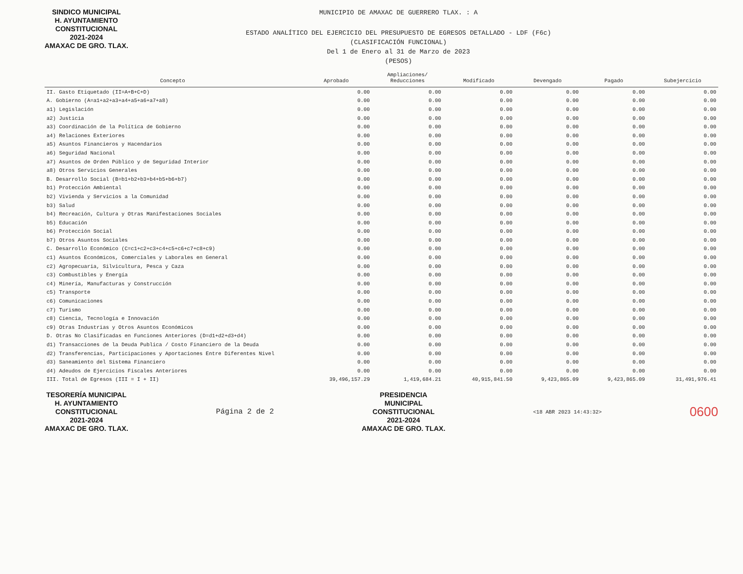SINDICO MUNICIPAL
H. AYUNTAMIENTO
CONSTITUCIONAL
2021-2024
AMAXAC DE GRO. TLAX.
MUNICIPIO DE AMAXAC DE GUERRERO TLAX. : A
ESTADO ANALÍTICO DEL EJERCICIO DEL PRESUPUESTO DE EGRESOS DETALLADO - LDF (F6c)
(CLASIFICACIÓN FUNCIONAL)
Del 1 de Enero al 31 de Marzo de 2023
(PESOS)
| Concepto | Aprobado | Ampliaciones/ Reducciones | Modificado | Devengado | Pagado | Subejercicio |
| --- | --- | --- | --- | --- | --- | --- |
| II. Gasto Etiquetado (II=A+B+C+D) | 0.00 | 0.00 | 0.00 | 0.00 | 0.00 | 0.00 |
| A. Gobierno (A=a1+a2+a3+a4+a5+a6+a7+a8) | 0.00 | 0.00 | 0.00 | 0.00 | 0.00 | 0.00 |
| a1) Legislación | 0.00 | 0.00 | 0.00 | 0.00 | 0.00 | 0.00 |
| a2) Justicia | 0.00 | 0.00 | 0.00 | 0.00 | 0.00 | 0.00 |
| a3) Coordinación de la Política de Gobierno | 0.00 | 0.00 | 0.00 | 0.00 | 0.00 | 0.00 |
| a4) Relaciones Exteriores | 0.00 | 0.00 | 0.00 | 0.00 | 0.00 | 0.00 |
| a5) Asuntos Financieros y Hacendarios | 0.00 | 0.00 | 0.00 | 0.00 | 0.00 | 0.00 |
| a6) Seguridad Nacional | 0.00 | 0.00 | 0.00 | 0.00 | 0.00 | 0.00 |
| a7) Asuntos de Orden Público y de Seguridad Interior | 0.00 | 0.00 | 0.00 | 0.00 | 0.00 | 0.00 |
| a8) Otros Servicios Generales | 0.00 | 0.00 | 0.00 | 0.00 | 0.00 | 0.00 |
| B. Desarrollo Social (B=b1+b2+b3+b4+b5+b6+b7) | 0.00 | 0.00 | 0.00 | 0.00 | 0.00 | 0.00 |
| b1) Protección Ambiental | 0.00 | 0.00 | 0.00 | 0.00 | 0.00 | 0.00 |
| b2) Vivienda y Servicios a la Comunidad | 0.00 | 0.00 | 0.00 | 0.00 | 0.00 | 0.00 |
| b3) Salud | 0.00 | 0.00 | 0.00 | 0.00 | 0.00 | 0.00 |
| b4) Recreación, Cultura y Otras Manifestaciones Sociales | 0.00 | 0.00 | 0.00 | 0.00 | 0.00 | 0.00 |
| b5) Educación | 0.00 | 0.00 | 0.00 | 0.00 | 0.00 | 0.00 |
| b6) Protección Social | 0.00 | 0.00 | 0.00 | 0.00 | 0.00 | 0.00 |
| b7) Otros Asuntos Sociales | 0.00 | 0.00 | 0.00 | 0.00 | 0.00 | 0.00 |
| C. Desarrollo Económico (C=c1+c2+c3+c4+c5+c6+c7+c8+c9) | 0.00 | 0.00 | 0.00 | 0.00 | 0.00 | 0.00 |
| c1) Asuntos Económicos, Comerciales y Laborales en General | 0.00 | 0.00 | 0.00 | 0.00 | 0.00 | 0.00 |
| c2) Agropecuaria, Silvicultura, Pesca y Caza | 0.00 | 0.00 | 0.00 | 0.00 | 0.00 | 0.00 |
| c3) Combustibles y Energía | 0.00 | 0.00 | 0.00 | 0.00 | 0.00 | 0.00 |
| c4) Minería, Manufacturas y Construcción | 0.00 | 0.00 | 0.00 | 0.00 | 0.00 | 0.00 |
| c5) Transporte | 0.00 | 0.00 | 0.00 | 0.00 | 0.00 | 0.00 |
| c6) Comunicaciones | 0.00 | 0.00 | 0.00 | 0.00 | 0.00 | 0.00 |
| c7) Turismo | 0.00 | 0.00 | 0.00 | 0.00 | 0.00 | 0.00 |
| c8) Ciencia, Tecnología e Innovación | 0.00 | 0.00 | 0.00 | 0.00 | 0.00 | 0.00 |
| c9) Otras Industrias y Otros Asuntos Económicos | 0.00 | 0.00 | 0.00 | 0.00 | 0.00 | 0.00 |
| D. Otras No Clasificadas en Funciones Anteriores (D=d1+d2+d3+d4) | 0.00 | 0.00 | 0.00 | 0.00 | 0.00 | 0.00 |
| d1) Transacciones de la Deuda Publica / Costo Financiero de la Deuda | 0.00 | 0.00 | 0.00 | 0.00 | 0.00 | 0.00 |
| d2) Transferencias, Participaciones y Aportaciones Entre Diferentes Nivel | 0.00 | 0.00 | 0.00 | 0.00 | 0.00 | 0.00 |
| d3) Saneamiento del Sistema Financiero | 0.00 | 0.00 | 0.00 | 0.00 | 0.00 | 0.00 |
| d4) Adeudos de Ejercicios Fiscales Anteriores | 0.00 | 0.00 | 0.00 | 0.00 | 0.00 | 0.00 |
| III. Total de Egresos (III = I + II) | 39,496,157.29 | 1,419,684.21 | 40,915,841.50 | 9,423,865.09 | 9,423,865.09 | 31,491,976.41 |
TESORERÍA MUNICIPAL
H. AYUNTAMIENTO
CONSTITUCIONAL
2021-2024
AMAXAC DE GRO. TLAX.
Página 2 de 2
PRESIDENCIA
MUNICIPAL
CONSTITUCIONAL
2021-2024
AMAXAC DE GRO. TLAX.
<18 ABR 2023 14:43:32>
0600